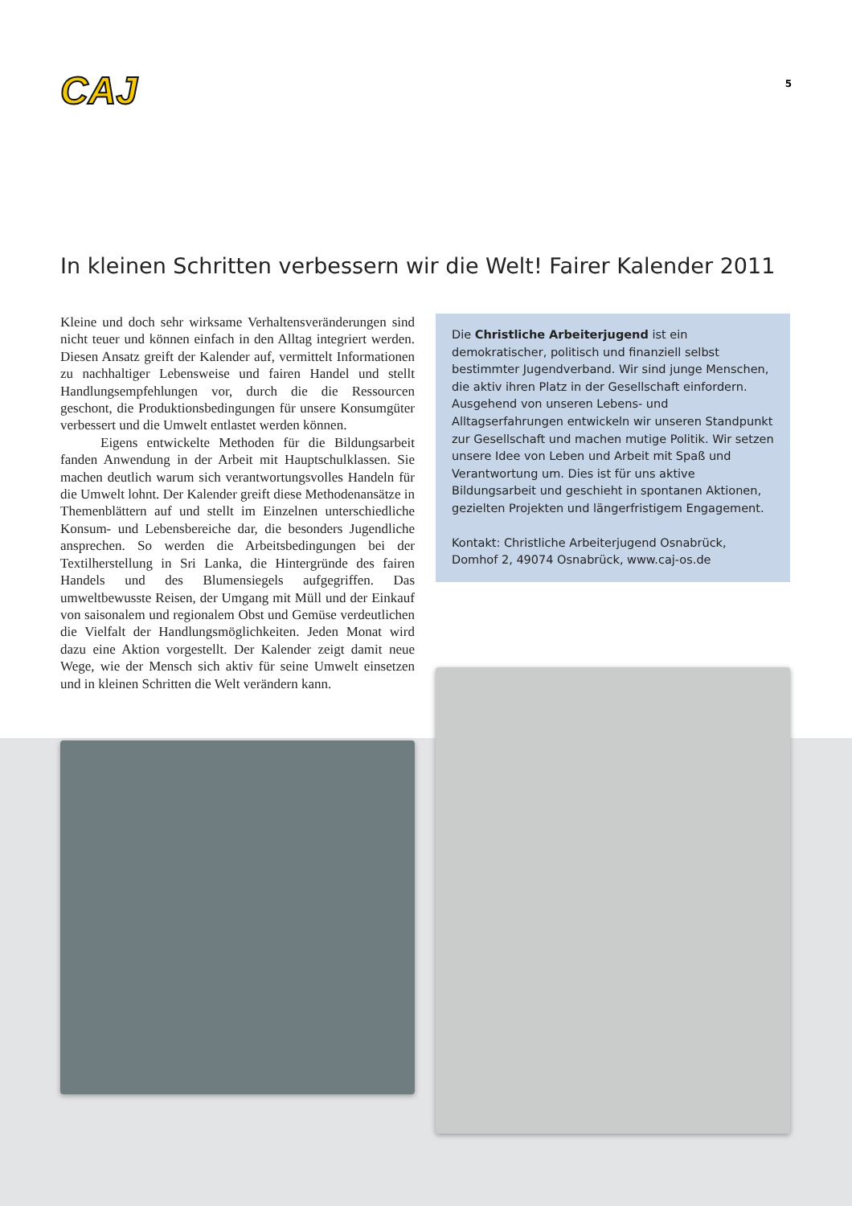CAJ
5
In kleinen Schritten verbessern wir die Welt! Fairer Kalender 2011
Kleine und doch sehr wirksame Verhaltensveränderungen sind nicht teuer und können einfach in den Alltag integriert werden. Diesen Ansatz greift der Kalender auf, vermittelt Informationen zu nachhaltiger Lebensweise und fairen Handel und stellt Handlungsempfehlungen vor, durch die die Ressourcen geschont, die Produktionsbedingungen für unsere Konsumgüter verbessert und die Umwelt entlastet werden können.
Eigens entwickelte Methoden für die Bildungsarbeit fanden Anwendung in der Arbeit mit Hauptschulklassen. Sie machen deutlich warum sich verantwortungsvolles Handeln für die Umwelt lohnt. Der Kalender greift diese Methodenansätze in Themenblättern auf und stellt im Einzelnen unterschiedliche Konsum- und Lebensbereiche dar, die besonders Jugendliche ansprechen. So werden die Arbeitsbedingungen bei der Textilherstellung in Sri Lanka, die Hintergründe des fairen Handels und des Blumensiegels aufgegriffen. Das umweltbewusste Reisen, der Umgang mit Müll und der Einkauf von saisonalem und regionalem Obst und Gemüse verdeutlichen die Vielfalt der Handlungsmöglichkeiten. Jeden Monat wird dazu eine Aktion vorgestellt. Der Kalender zeigt damit neue Wege, wie der Mensch sich aktiv für seine Umwelt einsetzen und in kleinen Schritten die Welt verändern kann.
Die Christliche Arbeiterjugend ist ein demokratischer, politisch und finanziell selbst bestimmter Jugendverband. Wir sind junge Menschen, die aktiv ihren Platz in der Gesellschaft einfordern. Ausgehend von unseren Lebens- und Alltagserfahrungen entwickeln wir unseren Standpunkt zur Gesellschaft und machen mutige Politik. Wir setzen unsere Idee von Leben und Arbeit mit Spaß und Verantwortung um. Dies ist für uns aktive Bildungsarbeit und geschieht in spontanen Aktionen, gezielten Projekten und längerfristigem Engagement.
Kontakt: Christliche Arbeiterjugend Osnabrück,
Domhof 2, 49074 Osnabrück, www.caj-os.de